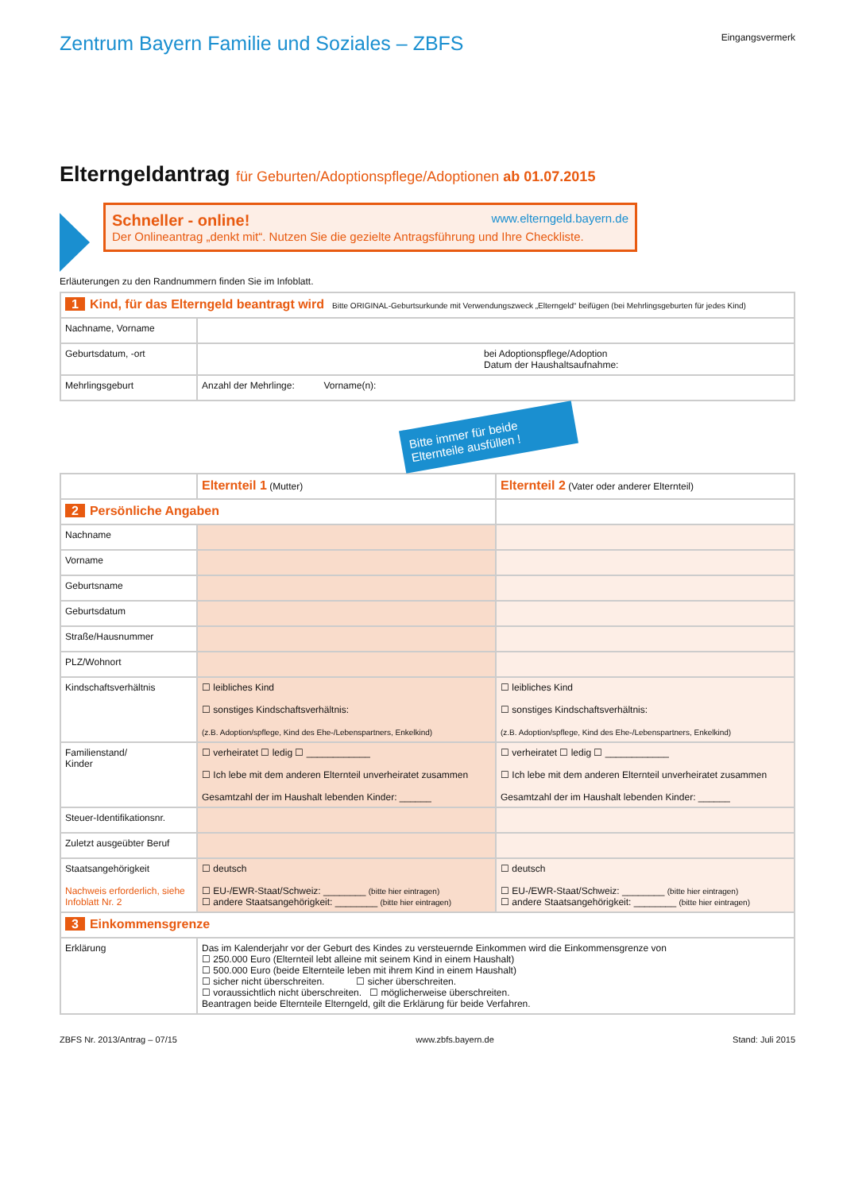Zentrum Bayern Familie und Soziales – ZBFS
Eingangsvermerk
Elterngeldantrag für Geburten/Adoptionspflege/Adoptionen ab 01.07.2015
Schneller - online! www.elterngeld.bayern.de
Der Onlineantrag „denkt mit“. Nutzen Sie die gezielte Antragsführung und Ihre Checkliste.
Erläuterungen zu den Randnummern finden Sie im Infoblatt.
| 1 Kind, für das Elterngeld beantragt wird Bitte ORIGINAL-Geburtsurkunde mit Verwendungszweck „Elterngeld“ beifügen (bei Mehrlingsgeburten für jedes Kind) | |
| Nachname, Vorname | |
| Geburtsdatum, -ort | bei Adoptionspflege/Adoption Datum der Haushaltsaufnahme: |
| Mehrlingsgeburt | Anzahl der Mehrlinge: Vorname(n): |
Bitte immer für beide Elternteile ausfüllen !
| | Elternteil 1 (Mutter) | Elternteil 2 (Vater oder anderer Elternteil) |
| 2 Persönliche Angaben | | |
| Nachname | | |
| Vorname | | |
| Geburtsname | | |
| Geburtsdatum | | |
| Straße/Hausnummer | | |
| PLZ/Wohnort | | |
| Kindschaftsverhältnis | ☐ leibliches Kind ☐ sonstiges Kindschaftsverhältnis: (z.B. Adoption/spflege, Kind des Ehe-/Lebenspartners, Enkelkind) | ☐ leibliches Kind ☐ sonstiges Kindschaftsverhältnis: (z.B. Adoption/spflege, Kind des Ehe-/Lebenspartners, Enkelkind) |
| Familienstand/ Kinder | ☐ verheiratet ☐ ledig ☐ ____________ ☐ Ich lebe mit dem anderen Elternteil unverheiratet zusammen Gesamtzahl der im Haushalt lebenden Kinder: ______ | ☐ verheiratet ☐ ledig ☐ ____________ ☐ Ich lebe mit dem anderen Elternteil unverheiratet zusammen Gesamtzahl der im Haushalt lebenden Kinder: ______ |
| Steuer-Identifikationsnr. | | |
| Zuletzt ausgeübter Beruf | | |
| Staatsangehörigkeit Nachweis erforderlich, siehe Infoblatt Nr. 2 | ☐ deutsch ☐ EU-/EWR-Staat/Schweiz: ________ (bitte hier eintragen) ☐ andere Staatsangehörigkeit: ________ (bitte hier eintragen) | ☐ deutsch ☐ EU-/EWR-Staat/Schweiz: ________ (bitte hier eintragen) ☐ andere Staatsangehörigkeit: ________ (bitte hier eintragen) |
| 3 Einkommensgrenze | | |
| Erklärung | Das im Kalenderjahr vor der Geburt des Kindes zu versteuernde Einkommen wird die Einkommensgrenze von ☐ 250.000 Euro (Elternteil lebt alleine mit seinem Kind in einem Haushalt) ☐ 500.000 Euro (beide Elternteile leben mit ihrem Kind in einem Haushalt) ☐ sicher nicht überschreiten. ☐ sicher überschreiten. ☐ voraussichtlich nicht überschreiten. ☐ möglicherweise überschreiten. Beantragen beide Elternteile Elterngeld, gilt die Erklärung für beide Verfahren. | |
ZBFS Nr. 2013/Antrag – 07/15 www.zbfs.bayern.de Stand: Juli 2015